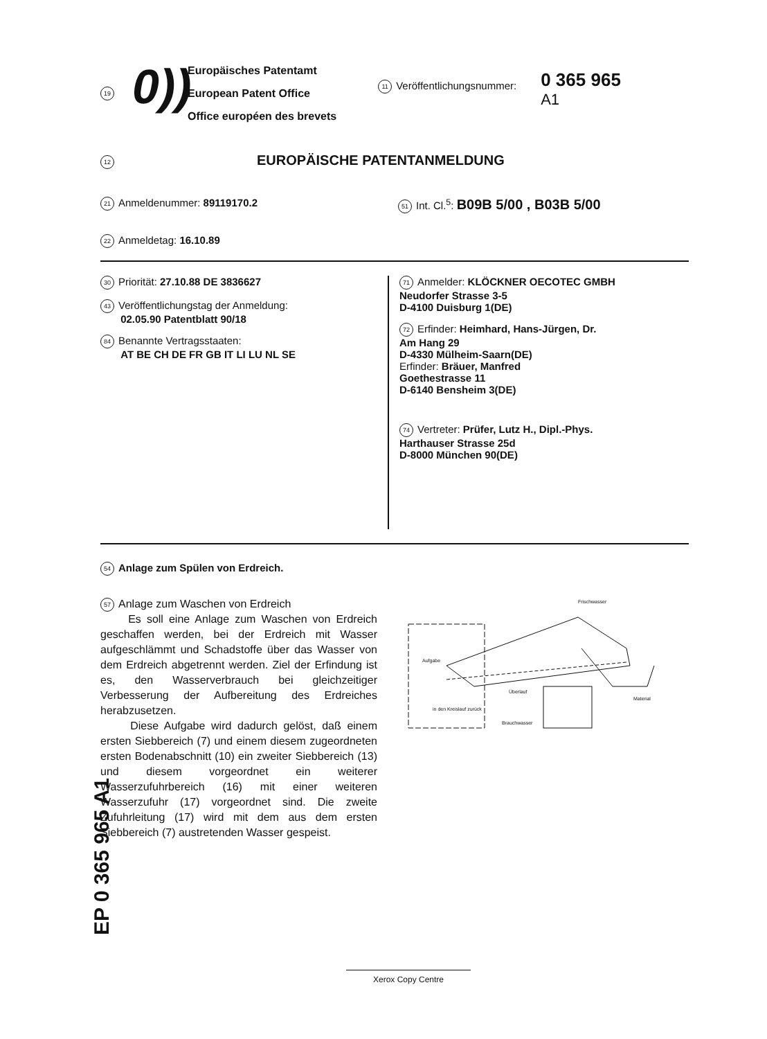19
0))
Europäisches Patentamt
European Patent Office
Office européen des brevets
11 Veröffentlichungsnummer:
0 365 965
A1
12 EUROPÄISCHE PATENTANMELDUNG
21 Anmeldenummer: 89119170.2
51 Int. Cl.<sup>5</sup>: B09B 5/00 , B03B 5/00
22 Anmeldetag: 16.10.89
30 Priorität: 27.10.88 DE 3836627
43 Veröffentlichungstag der Anmeldung:
02.05.90 Patentblatt 90/18
84 Benannte Vertragsstaaten:
AT BE CH DE FR GB IT LI LU NL SE
71 Anmelder: KLÖCKNER OECOTEC GMBH
Neudorfer Strasse 3-5
D-4100 Duisburg 1(DE)
72 Erfinder: Heimhard, Hans-Jürgen, Dr.
Am Hang 29
D-4330 Mülheim-Saarn(DE)
Erfinder: Bräuer, Manfred
Goethestrasse 11
D-6140 Bensheim 3(DE)
74 Vertreter: Prüfer, Lutz H., Dipl.-Phys.
Harthauser Strasse 25d
D-8000 München 90(DE)
54 Anlage zum Spülen von Erdreich.
57 Anlage zum Waschen von Erdreich
Es soll eine Anlage zum Waschen von Erdreich geschaffen werden, bei der Erdreich mit Wasser aufgeschlämmt und Schadstoffe über das Wasser von dem Erdreich abgetrennt werden. Ziel der Erfindung ist es, den Wasserverbrauch bei gleichzeitiger Verbesserung der Aufbereitung des Erdreiches herabzusetzen.
Diese Aufgabe wird dadurch gelöst, daß einem ersten Siebbereich (7) und einem diesem zugeordneten ersten Bodenabschnitt (10) ein zweiter Siebbereich (13) und diesem vorgeordnet ein weiterer Wasserzufuhrbereich (16) mit einer weiteren Wasserzufuhr (17) vorgeordnet sind. Die zweite Zufuhrleitung (17) wird mit dem aus dem ersten Siebbereich (7) austretenden Wasser gespeist.
Frischwasser
Aufgabe
Überlauf
in den Kreislauf zurück
Brauchwasser
Material
EP 0 365 965 A1
Xerox Copy Centre